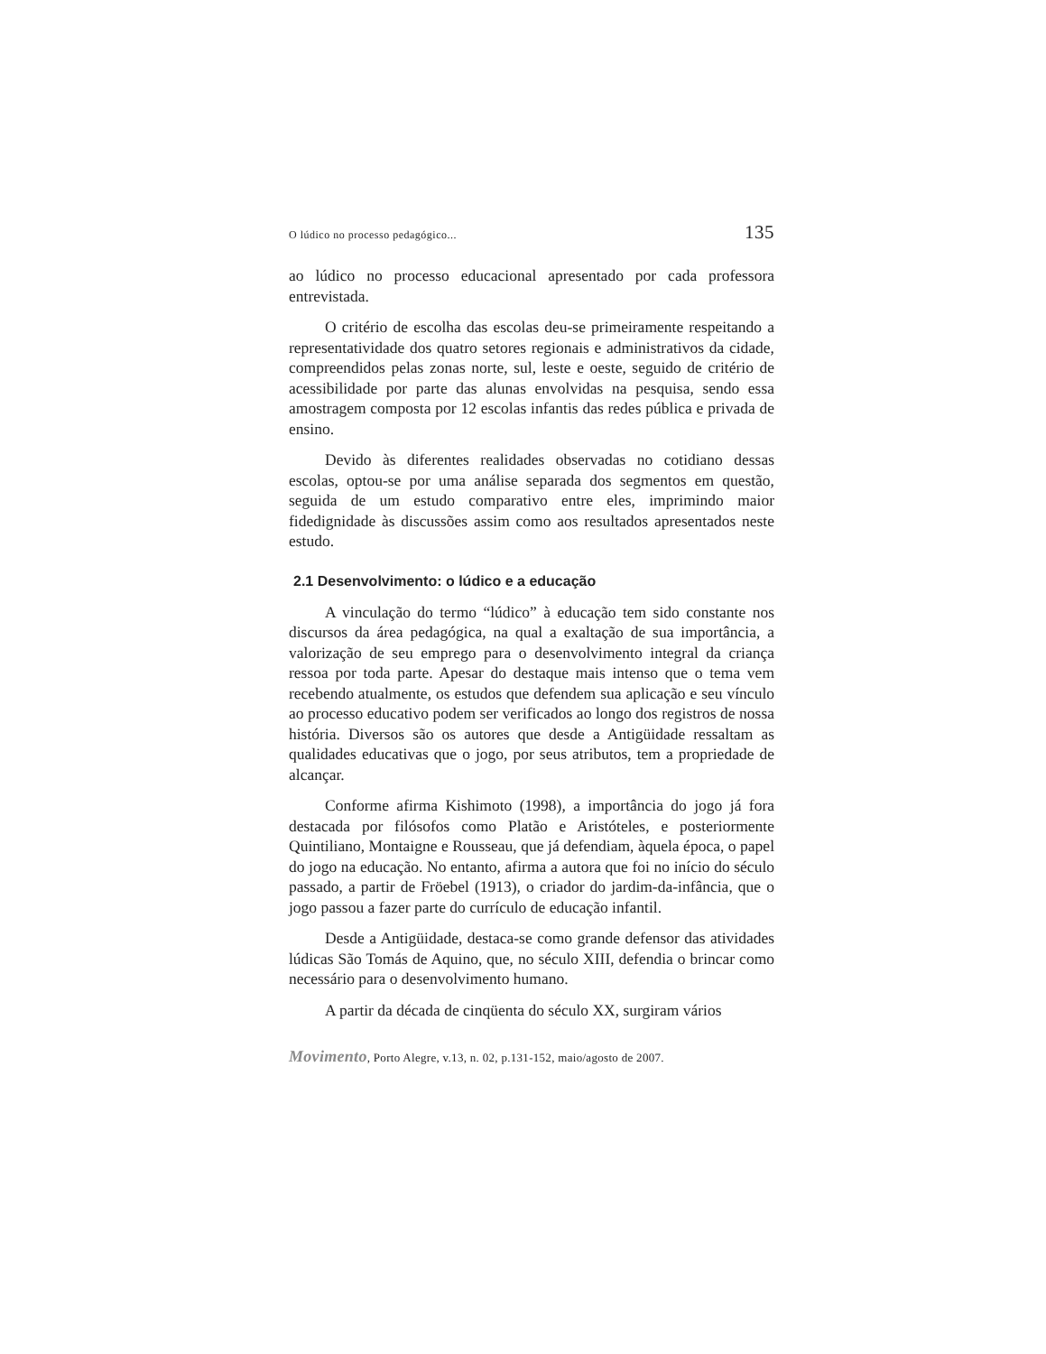O lúdico no processo pedagógico... 135
ao lúdico no processo educacional apresentado por cada professora entrevistada.
O critério de escolha das escolas deu-se primeiramente respeitando a representatividade dos quatro setores regionais e administrativos da cidade, compreendidos pelas zonas norte, sul, leste e oeste, seguido de critério de acessibilidade por parte das alunas envolvidas na pesquisa, sendo essa amostragem composta por 12 escolas infantis das redes pública e privada de ensino.
Devido às diferentes realidades observadas no cotidiano dessas escolas, optou-se por uma análise separada dos segmentos em questão, seguida de um estudo comparativo entre eles, imprimindo maior fidedignidade às discussões assim como aos resultados apresentados neste estudo.
2.1 Desenvolvimento: o lúdico e a educação
A vinculação do termo “lúdico” à educação tem sido constante nos discursos da área pedagógica, na qual a exaltação de sua importância, a valorização de seu emprego para o desenvolvimento integral da criança ressoa por toda parte. Apesar do destaque mais intenso que o tema vem recebendo atualmente, os estudos que defendem sua aplicação e seu vínculo ao processo educativo podem ser verificados ao longo dos registros de nossa história. Diversos são os autores que desde a Antigüidade ressaltam as qualidades educativas que o jogo, por seus atributos, tem a propriedade de alcançar.
Conforme afirma Kishimoto (1998), a importância do jogo já fora destacada por filósofos como Platão e Aristóteles, e posteriormente Quintiliano, Montaigne e Rousseau, que já defendiam, àquela época, o papel do jogo na educação. No entanto, afirma a autora que foi no início do século passado, a partir de Fröebel (1913), o criador do jardim-da-infância, que o jogo passou a fazer parte do currículo de educação infantil.
Desde a Antigüidade, destaca-se como grande defensor das atividades lúdicas São Tomás de Aquino, que, no século XIII, defendia o brincar como necessário para o desenvolvimento humano.
A partir da década de cinqüenta do século XX, surgiram vários
Movimento, Porto Alegre, v.13, n. 02, p.131-152, maio/agosto de 2007.